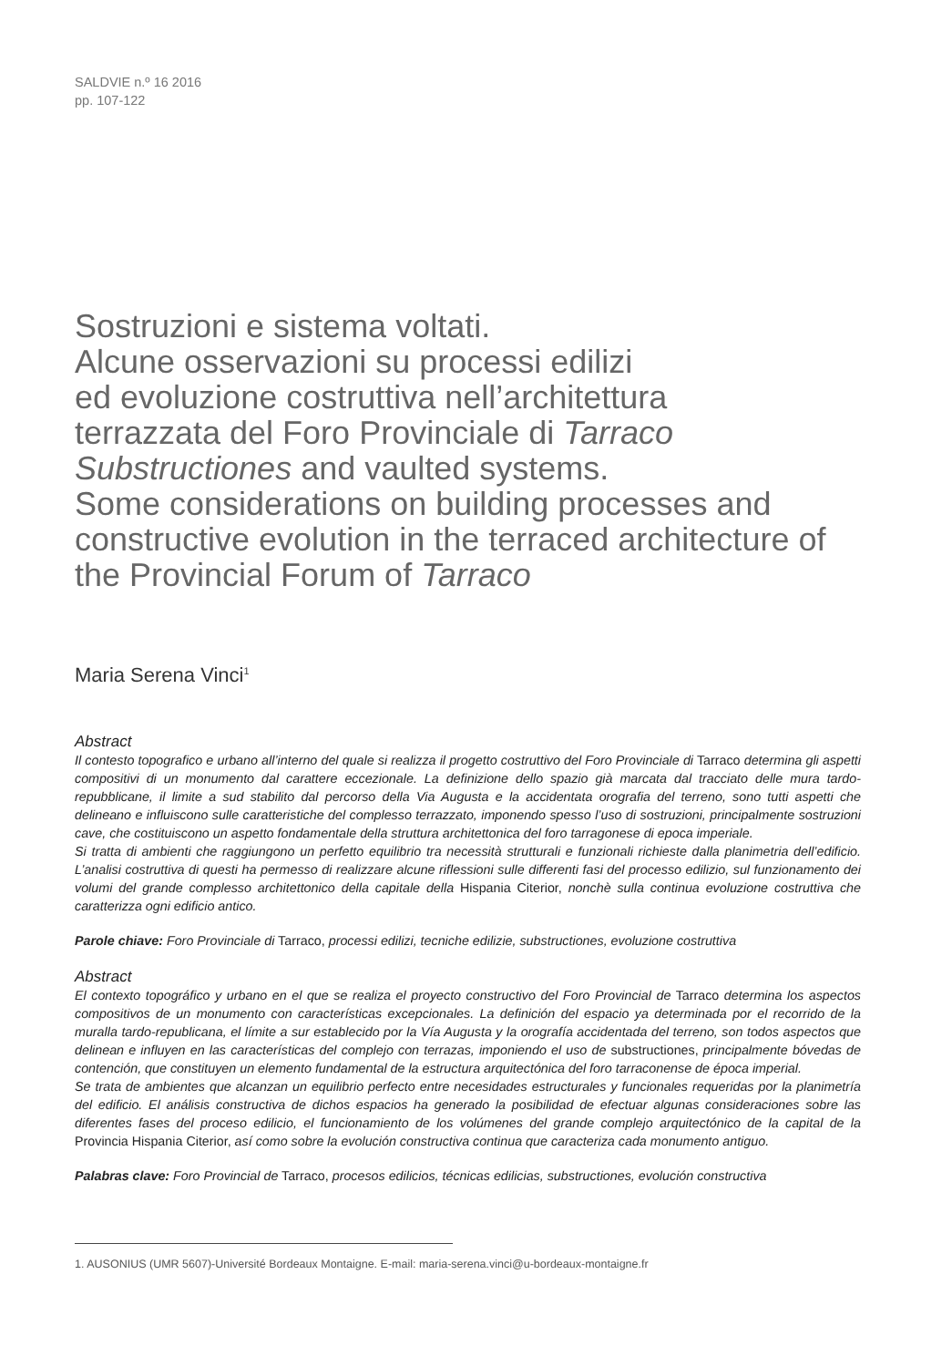SALDVIE n.º 16 2016
pp. 107-122
Sostruzioni e sistema voltati.
Alcune osservazioni su processi edilizi
ed evoluzione costruttiva nell’architettura
terrazzata del Foro Provinciale di Tarraco
Substructiones and vaulted systems.
Some considerations on building processes and constructive evolution in the terraced architecture of the Provincial Forum of Tarraco
Maria Serena Vinci<sup>1</sup>
Abstract
Il contesto topografico e urbano all’interno del quale si realizza il progetto costruttivo del Foro Provinciale di Tarraco determina gli aspetti compositivi di un monumento dal carattere eccezionale. La definizione dello spazio già marcata dal tracciato delle mura tardo-repubblicane, il limite a sud stabilito dal percorso della Via Augusta e la accidentata orografia del terreno, sono tutti aspetti che delineano e influiscono sulle caratteristiche del complesso terrazzato, imponendo spesso l’uso di sostruzioni, principalmente sostruzioni cave, che costituiscono un aspetto fondamentale della struttura architettonica del foro tarragonese di epoca imperiale.
Si tratta di ambienti che raggiungono un perfetto equilibrio tra necessità strutturali e funzionali richieste dalla planimetria dell’edificio. L’analisi costruttiva di questi ha permesso di realizzare alcune riflessioni sulle differenti fasi del processo edilizio, sul funzionamento dei volumi del grande complesso architettonico della capitale della Hispania Citerior, nonchè sulla continua evoluzione costruttiva che caratterizza ogni edificio antico.
Parole chiave: Foro Provinciale di Tarraco, processi edilizi, tecniche edilizie, substructiones, evoluzione costruttiva
Abstract
El contexto topográfico y urbano en el que se realiza el proyecto constructivo del Foro Provincial de Tarraco determina los aspectos compositivos de un monumento con características excepcionales. La definición del espacio ya determinada por el recorrido de la muralla tardo-republicana, el límite a sur establecido por la Vía Augusta y la orografía accidentada del terreno, son todos aspectos que delinean e influyen en las características del complejo con terrazas, imponiendo el uso de substructiones, principalmente bóvedas de contención, que constituyen un elemento fundamental de la estructura arquitectónica del foro tarraconense de época imperial.
Se trata de ambientes que alcanzan un equilibrio perfecto entre necesidades estructurales y funcionales requeridas por la planimetría del edificio. El análisis constructiva de dichos espacios ha generado la posibilidad de efectuar algunas consideraciones sobre las diferentes fases del proceso edilicio, el funcionamiento de los volúmenes del grande complejo arquitectónico de la capital de la Provincia Hispania Citerior, así como sobre la evolución constructiva continua que caracteriza cada monumento antiguo.
Palabras clave: Foro Provincial de Tarraco, procesos edilicios, técnicas edilicias, substructiones, evolución constructiva
1. AUSONIUS (UMR 5607)-Université Bordeaux Montaigne. E-mail: maria-serena.vinci@u-bordeaux-montaigne.fr